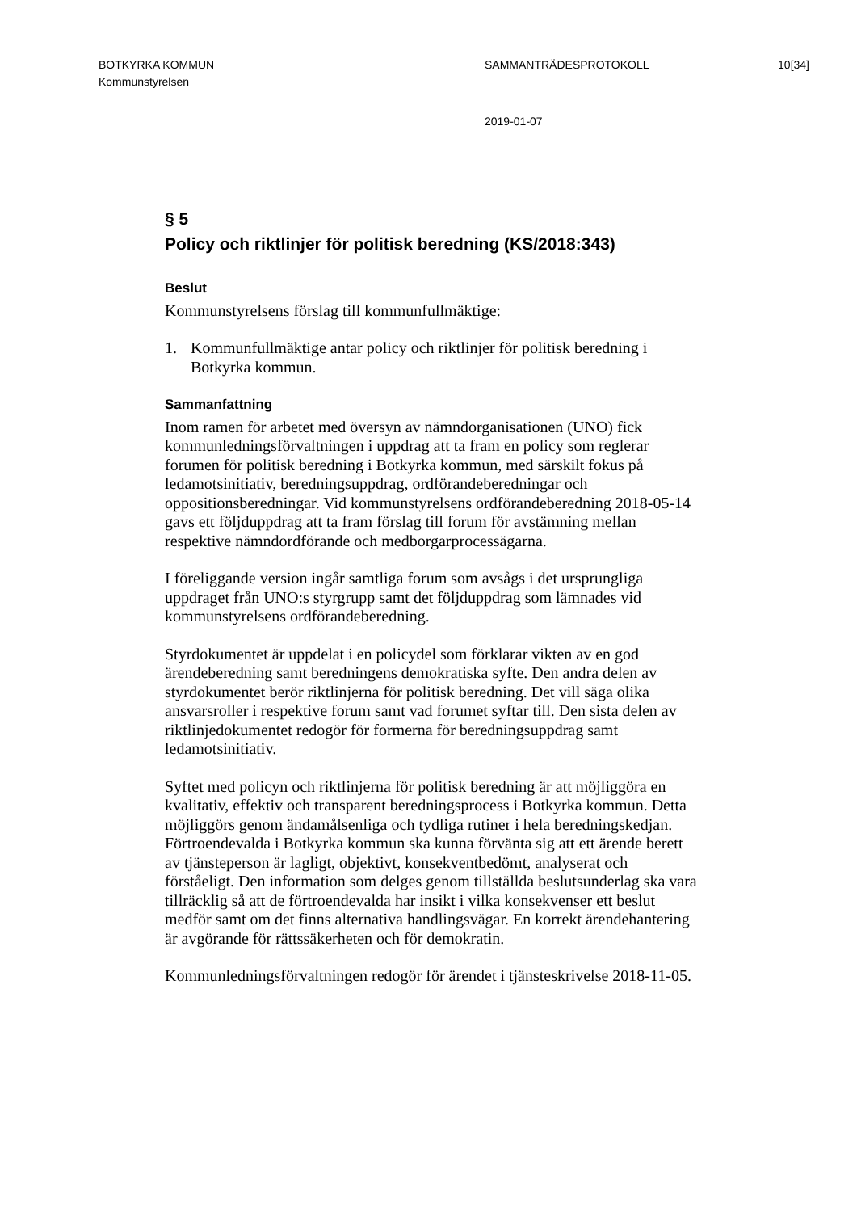BOTKYRKA KOMMUN SAMMANTRÄDESPROTOKOLL 10[34]
Kommunstyrelsen
2019-01-07
§ 5
Policy och riktlinjer för politisk beredning (KS/2018:343)
Beslut
Kommunstyrelsens förslag till kommunfullmäktige:
1. Kommunfullmäktige antar policy och riktlinjer för politisk beredning i Botkyrka kommun.
Sammanfattning
Inom ramen för arbetet med översyn av nämndorganisationen (UNO) fick kommunledningsförvaltningen i uppdrag att ta fram en policy som reglerar forumen för politisk beredning i Botkyrka kommun, med särskilt fokus på ledamotsinitiativ, beredningsuppdrag, ordförandeberedningar och oppositionsberedningar. Vid kommunstyrelsens ordförandeberedning 2018-05-14 gavs ett följduppdrag att ta fram förslag till forum för avstämning mellan respektive nämndordförande och medborgarprocessägarna.
I föreliggande version ingår samtliga forum som avsågs i det ursprungliga uppdraget från UNO:s styrgrupp samt det följduppdrag som lämnades vid kommunstyrelsens ordförandeberedning.
Styrdokumentet är uppdelat i en policydel som förklarar vikten av en god ärendeberedning samt beredningens demokratiska syfte. Den andra delen av styrdokumentet berör riktlinjerna för politisk beredning. Det vill säga olika ansvarsroller i respektive forum samt vad forumet syftar till. Den sista delen av riktlinjedokumentet redogör för formerna för beredningsuppdrag samt ledamotsinitiativ.
Syftet med policyn och riktlinjerna för politisk beredning är att möjliggöra en kvalitativ, effektiv och transparent beredningsprocess i Botkyrka kommun. Detta möjliggörs genom ändamålsenliga och tydliga rutiner i hela beredningskedjan. Förtroendevalda i Botkyrka kommun ska kunna förvänta sig att ett ärende berett av tjänsteperson är lagligt, objektivt, konsekventbedömt, analyserat och förståeligt. Den information som delges genom tillställda beslutsunderlag ska vara tillräcklig så att de förtroendevalda har insikt i vilka konsekvenser ett beslut medför samt om det finns alternativa handlingsvägar. En korrekt ärendehantering är avgörande för rättssäkerheten och för demokratin.
Kommunledningsförvaltningen redogör för ärendet i tjänsteskrivelse 2018-11-05.